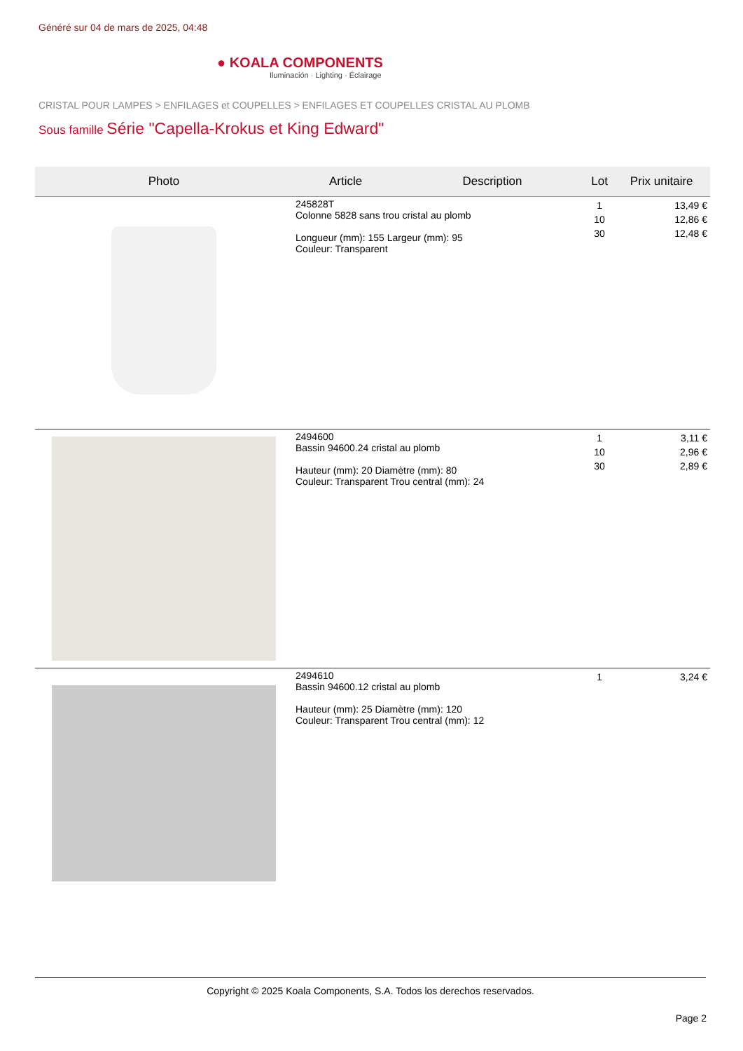Généré sur 04 de mars de 2025, 04:48
● KOALA COMPONENTS
Iluminación · Lighting · Éclairage
CRISTAL POUR LAMPES > ENFILAGES et COUPELLES > ENFILAGES ET COUPELLES CRISTAL AU PLOMB
Sous famille Série "Capella-Krokus et King Edward"
| Photo | Article | Description | Lot | Prix unitaire |
| --- | --- | --- | --- | --- |
| | 245828T Colonne 5828 sans trou cristal au plomb Longueur (mm): 155 Largeur (mm): 95 Couleur: Transparent | | 1 10 30 | 13,49 € 12,86 € 12,48 € |
| | 2494600 Bassin 94600.24 cristal au plomb Hauteur (mm): 20 Diamètre (mm): 80 Couleur: Transparent Trou central (mm): 24 | | 1 10 30 | 3,11 € 2,96 € 2,89 € |
| | 2494610 Bassin 94600.12 cristal au plomb Hauteur (mm): 25 Diamètre (mm): 120 Couleur: Transparent Trou central (mm): 12 | | 1 | 3,24 € |
Copyright © 2025 Koala Components, S.A. Todos los derechos reservados.
Page 2